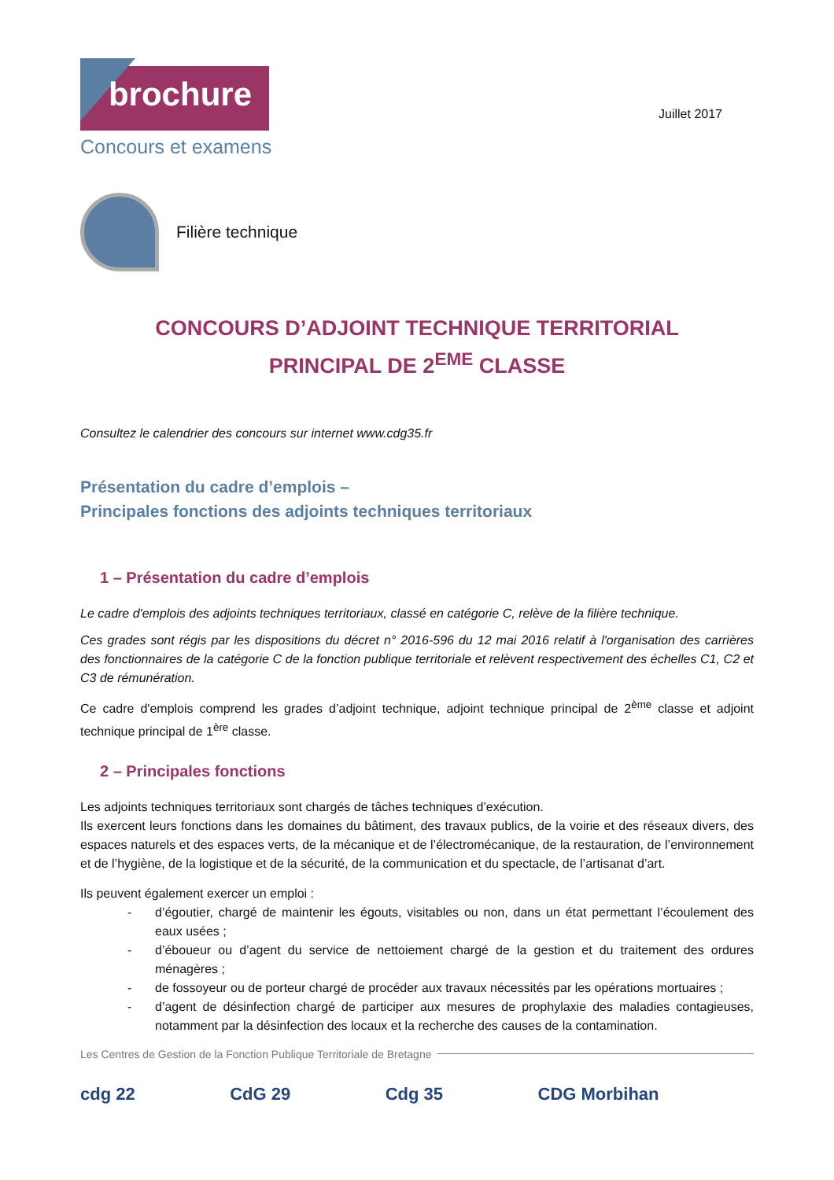brochure
Concours et examens
Juillet 2017
Filière technique
CONCOURS D’ADJOINT TECHNIQUE TERRITORIAL
PRINCIPAL DE 2<sup>EME</sup> CLASSE
Consultez le calendrier des concours sur internet www.cdg35.fr
Présentation du cadre d’emplois –
Principales fonctions des adjoints techniques territoriaux
1 – Présentation du cadre d’emplois
Le cadre d'emplois des adjoints techniques territoriaux, classé en catégorie C, relève de la filière technique.
Ces grades sont régis par les dispositions du décret n° 2016-596 du 12 mai 2016 relatif à l'organisation des carrières des fonctionnaires de la catégorie C de la fonction publique territoriale et relèvent respectivement des échelles C1, C2 et C3 de rémunération.
Ce cadre d'emplois comprend les grades d’adjoint technique, adjoint technique principal de 2<sup>ème</sup> classe et adjoint technique principal de 1<sup>ère</sup> classe.
2 – Principales fonctions
Les adjoints techniques territoriaux sont chargés de tâches techniques d’exécution.
Ils exercent leurs fonctions dans les domaines du bâtiment, des travaux publics, de la voirie et des réseaux divers, des espaces naturels et des espaces verts, de la mécanique et de l’électromécanique, de la restauration, de l’environnement et de l’hygiène, de la logistique et de la sécurité, de la communication et du spectacle, de l’artisanat d’art.
Ils peuvent également exercer un emploi :
- d’égoutier, chargé de maintenir les égouts, visitables ou non, dans un état permettant l’écoulement des eaux usées ;
- d’éboueur ou d’agent du service de nettoiement chargé de la gestion et du traitement des ordures ménagères ;
- de fossoyeur ou de porteur chargé de procéder aux travaux nécessités par les opérations mortuaires ;
- d’agent de désinfection chargé de participer aux mesures de prophylaxie des maladies contagieuses, notamment par la désinfection des locaux et la recherche des causes de la contamination.
Les Centres de Gestion de la Fonction Publique Territoriale de Bretagne
cdg 22 CdG 29 Cdg 35 CDG Morbihan